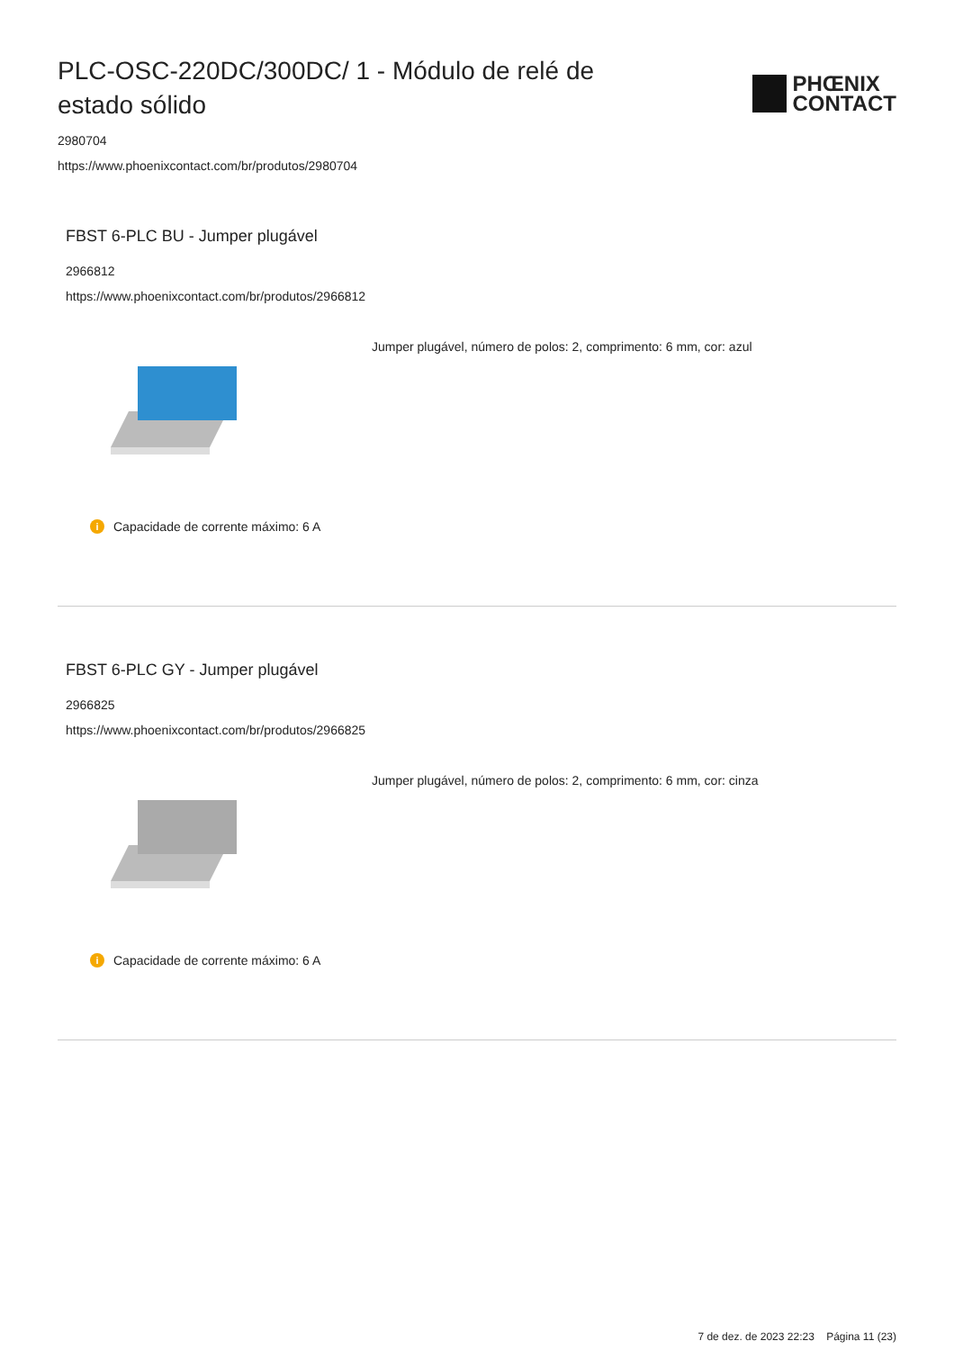PLC-OSC-220DC/300DC/ 1 - Módulo de relé de estado sólido
PHŒNIX
CONTACT
2980704
https://www.phoenixcontact.com/br/produtos/2980704
FBST 6-PLC BU - Jumper plugável
2966812
https://www.phoenixcontact.com/br/produtos/2966812
Jumper plugável, número de polos: 2, comprimento: 6 mm, cor: azul
i Capacidade de corrente máximo: 6 A
FBST 6-PLC GY - Jumper plugável
2966825
https://www.phoenixcontact.com/br/produtos/2966825
Jumper plugável, número de polos: 2, comprimento: 6 mm, cor: cinza
i Capacidade de corrente máximo: 6 A
7 de dez. de 2023 22:23 Página 11 (23)